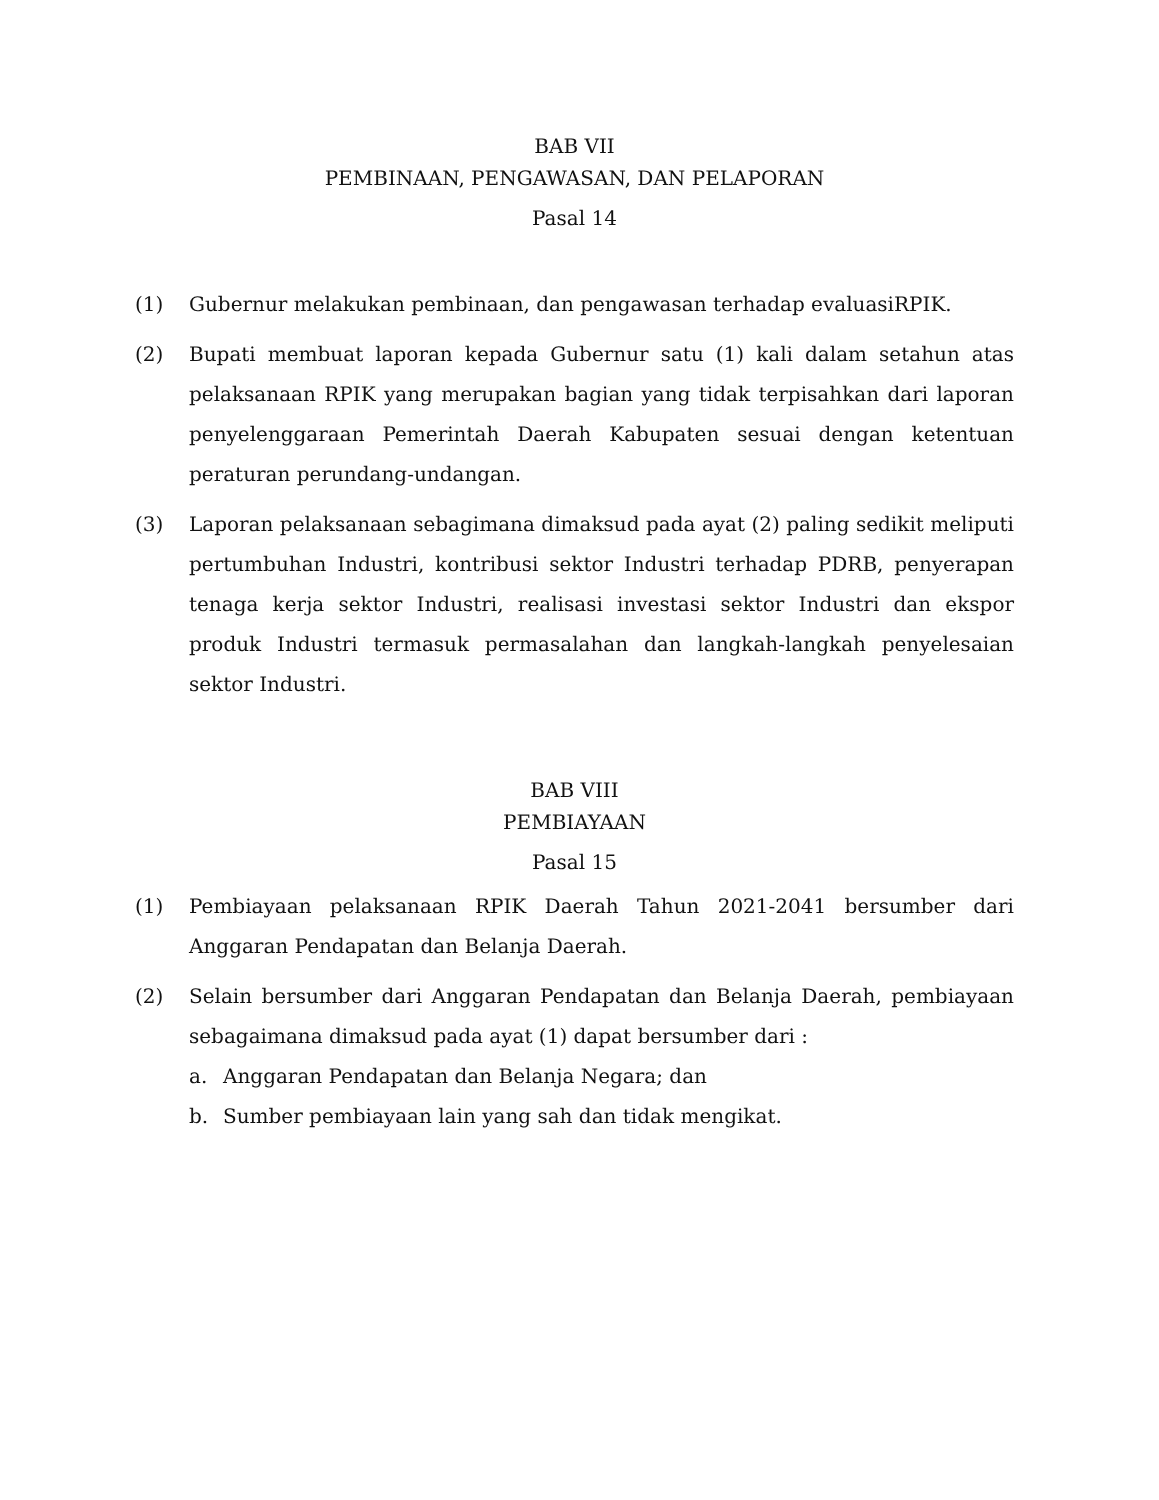BAB VII
PEMBINAAN, PENGAWASAN, DAN PELAPORAN
Pasal 14
(1) Gubernur melakukan pembinaan, dan pengawasan terhadap evaluasiRPIK.
(2) Bupati membuat laporan kepada Gubernur satu (1) kali dalam setahun atas pelaksanaan RPIK yang merupakan bagian yang tidak terpisahkan dari laporan penyelenggaraan Pemerintah Daerah Kabupaten sesuai dengan ketentuan peraturan perundang-undangan.
(3) Laporan pelaksanaan sebagimana dimaksud pada ayat (2) paling sedikit meliputi pertumbuhan Industri, kontribusi sektor Industri terhadap PDRB, penyerapan tenaga kerja sektor Industri, realisasi investasi sektor Industri dan ekspor produk Industri termasuk permasalahan dan langkah-langkah penyelesaian sektor Industri.
BAB VIII
PEMBIAYAAN
Pasal 15
(1) Pembiayaan pelaksanaan RPIK Daerah Tahun 2021-2041 bersumber dari Anggaran Pendapatan dan Belanja Daerah.
(2) Selain bersumber dari Anggaran Pendapatan dan Belanja Daerah, pembiayaan sebagaimana dimaksud pada ayat (1) dapat bersumber dari :
a. Anggaran Pendapatan dan Belanja Negara; dan
b. Sumber pembiayaan lain yang sah dan tidak mengikat.